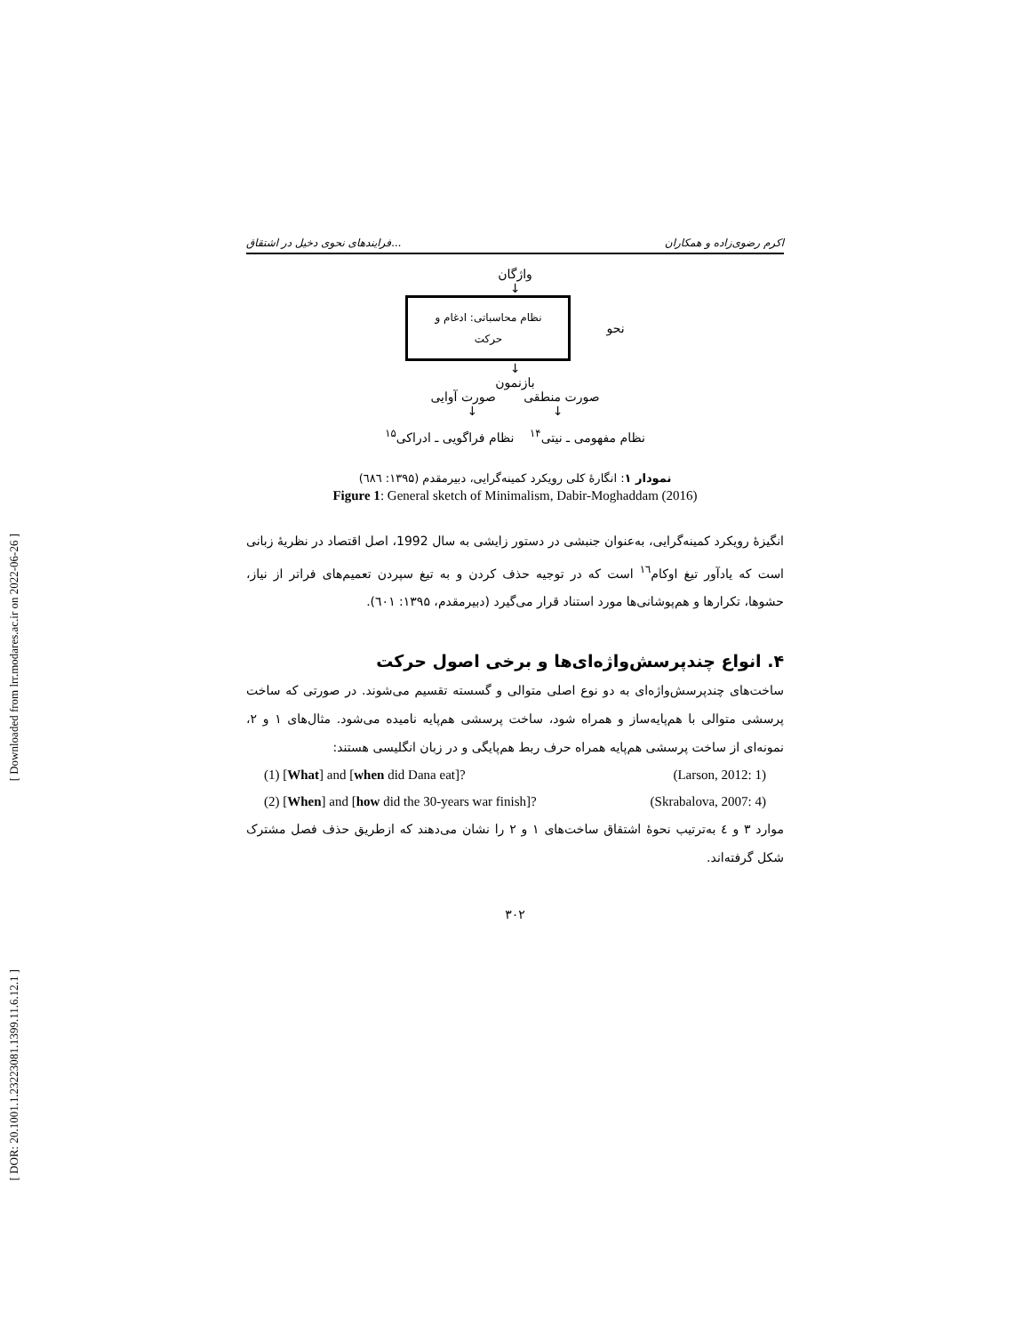[ Downloaded from lrr.modares.ac.ir on 2022-06-26 ]
[ DOR: 20.1001.1.23223081.1399.11.6.12.1 ]
فرایندهای نحوی دخیل در اشتقاق... اکرم رضوی‌زاده و همکاران
واژگان
↓
نحو
نظام محاسباتی: ادغام و
حرکت
↓
بازنمون
صورت منطقی صورت آوایی
↓ ↓
نظام مفهومی ـ نیتی<sup>۱۴</sup> نظام فراگویی ـ ادراکی<sup>۱۵</sup>
نمودار ۱: انگارهٔ کلی رویکرد کمینه‌گرایی، دبیرمقدم (۱۳۹۵: ٦٨٦)
Figure 1: General sketch of Minimalism, Dabir-Moghaddam (2016)
انگیزهٔ رویکرد کمینه‌گرایی، به‌عنوان جنبشی در دستور زایشی به سال 1992، اصل اقتصاد در نظریهٔ زبانی است که یادآور تیغ اوکام<sup>۱٦</sup> است که در توجیه حذف کردن و به تیغ سپردن تعمیم‌های فراتر از نیاز، حشوها، تکرارها و هم‌پوشانی‌ها مورد استناد قرار می‌گیرد (دبیرمقدم، ۱۳۹۵: ٦٠۱).
۴. انواع چندپرسش‌واژه‌ای‌ها و برخی اصول حرکت
ساخت‌های چندپرسش‌واژه‌ای به دو نوع اصلی متوالی و گسسته تقسیم می‌شوند. در صورتی که ساخت پرسشی متوالی با هم‌پایه‌ساز و همراه شود، ساخت پرسشی هم‌پایه نامیده می‌شود. مثال‌های ۱ و ۲، نمونه‌ای از ساخت پرسشی هم‌پایه همراه حرف ربط هم‌پایگی و در زبان انگلیسی هستند:
(1) [What] and [when did Dana eat]? (Larson, 2012: 1)
(2) [When] and [how did the 30-years war finish]? (Skrabalova, 2007: 4)
موارد ۳ و ٤ به‌ترتیب نحوهٔ اشتقاق ساخت‌های ۱ و ۲ را نشان می‌دهند که ازطریق حذف فصل مشترک شکل گرفته‌اند.
۳۰۲